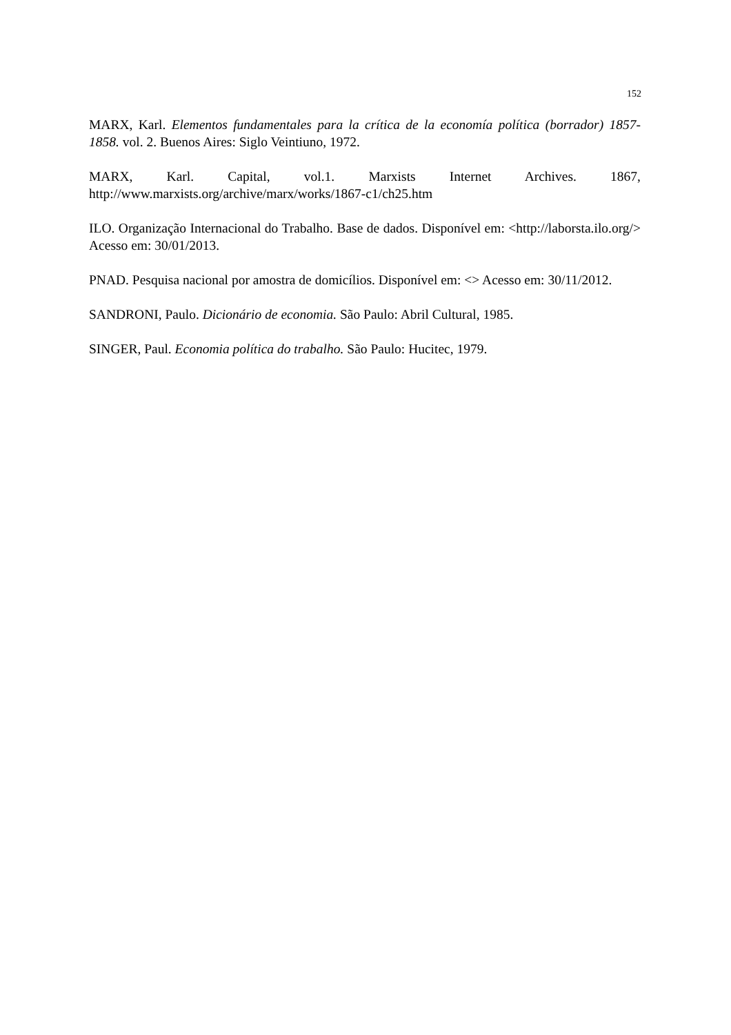152
MARX, Karl. Elementos fundamentales para la crítica de la economía política (borrador) 1857-1858. vol. 2. Buenos Aires: Siglo Veintiuno, 1972.
MARX, Karl. Capital, vol.1. Marxists Internet Archives. 1867, http://www.marxists.org/archive/marx/works/1867-c1/ch25.htm
ILO. Organização Internacional do Trabalho. Base de dados. Disponível em: <http://laborsta.ilo.org/> Acesso em: 30/01/2013.
PNAD. Pesquisa nacional por amostra de domicílios. Disponível em: <> Acesso em: 30/11/2012.
SANDRONI, Paulo. Dicionário de economia. São Paulo: Abril Cultural, 1985.
SINGER, Paul. Economia política do trabalho. São Paulo: Hucitec, 1979.